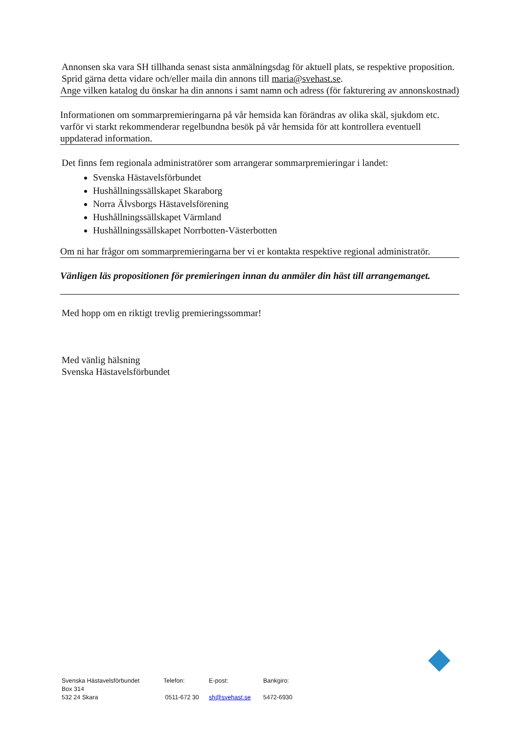Annonsen ska vara SH tillhanda senast sista anmälningsdag för aktuell plats, se respektive proposition.
Sprid gärna detta vidare och/eller maila din annons till maria@svehast.se.
Ange vilken katalog du önskar ha din annons i samt namn och adress (för fakturering av annonskostnad)
Informationen om sommarpremieringarna på vår hemsida kan förändras av olika skäl, sjukdom etc. varför vi starkt rekommenderar regelbundna besök på vår hemsida för att kontrollera eventuell uppdaterad information.
Det finns fem regionala administratörer som arrangerar sommarpremieringar i landet:
Svenska Hästavelsförbundet
Hushållningssällskapet Skaraborg
Norra Älvsborgs Hästavelsförening
Hushållningssällskapet Värmland
Hushållningssällskapet Norrbotten-Västerbotten
Om ni har frågor om sommarpremieringarna ber vi er kontakta respektive regional administratör.
Vänligen läs propositionen för premieringen innan du anmäler din häst till arrangemanget.
Med hopp om en riktigt trevlig premieringssommar!
Med vänlig hälsning
Svenska Hästavelsförbundet
Svenska Hästavelsförbundet
Box 314
532 24 Skara
Telefon:
0511-672 30
E-post:
sh@svehast.se
Bankgiro:
5472-6930